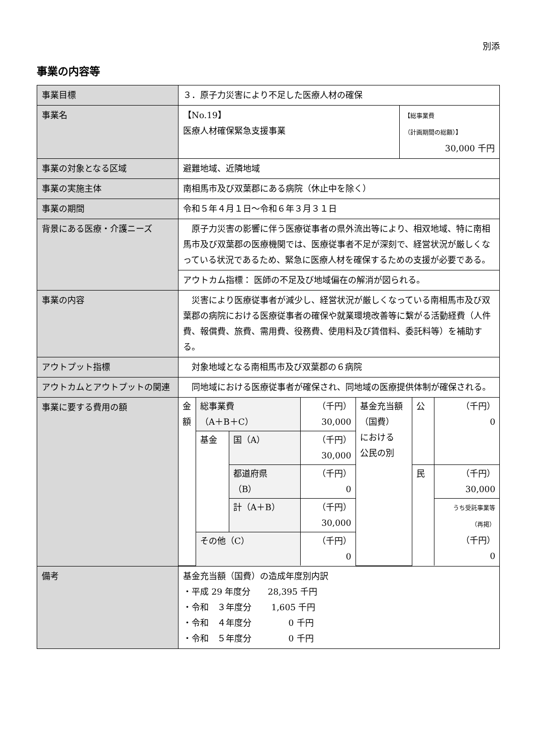別添
事業の内容等
| 事業目標 | ３．原子力災害により不足した医療人材の確保 | |
| 事業名 | 【No.19】 医療人材確保緊急支援事業 | 【総事業費 （計画期間の総額）】 30,000 千円 |
| 事業の対象となる区域 | 避難地域、近隣地域 | |
| 事業の実施主体 | 南相馬市及び双葉郡にある病院（休止中を除く） | |
| 事業の期間 | 令和５年４月１日～令和６年３月３１日 | |
| 背景にある医療・介護ニーズ | 原子力災害の影響に伴う医療従事者の県外流出等により、相双地域、特に南相馬市及び双葉郡の医療機関では、医療従事者不足が深刻で、経営状況が厳しくなっている状況であるため、緊急に医療人材を確保するための支援が必要である。 | |
| | アウトカム指標： 医師の不足及び地域偏在の解消が図られる。 | |
| 事業の内容 | 災害により医療従事者が減少し、経営状況が厳しくなっている南相馬市及び双葉郡の病院における医療従事者の確保や就業環境改善等に繋がる活動経費（人件費、報償費、旅費、需用費、役務費、使用料及び賃借料、委託料等）を補助する。 | |
| アウトプット指標 | 対象地域となる南相馬市及び双葉郡の６病院 | |
| アウトカムとアウトプットの関連 | 同地域における医療従事者が確保され、同地域の医療提供体制が確保される。 | |
| 事業に要する費用の額 | / 金額 / 総事業費 （A＋B＋C） / / （千円） 30,000 / 基金充当額 （国費） における 公民の別 / 公 / （千円） 0 / / / 基金 / 国（A） / （千円） 30,000 / / / / / / / 都道府県 （B） / （千円） 0 / / 民 / （千円） 30,000 / / / / 計（A＋B） / （千円） 30,000 / / / うち受託事業等 （再掲） （千円） 0 / / / その他（C） / / （千円） 0 / / / / | |
| 備考 | 基金充当額（国費）の造成年度別内訳 ・平成 29 年度分 28,395 千円 ・令和 ３年度分 1,605 千円 ・令和 ４年度分 0 千円 ・令和 ５年度分 0 千円 | |